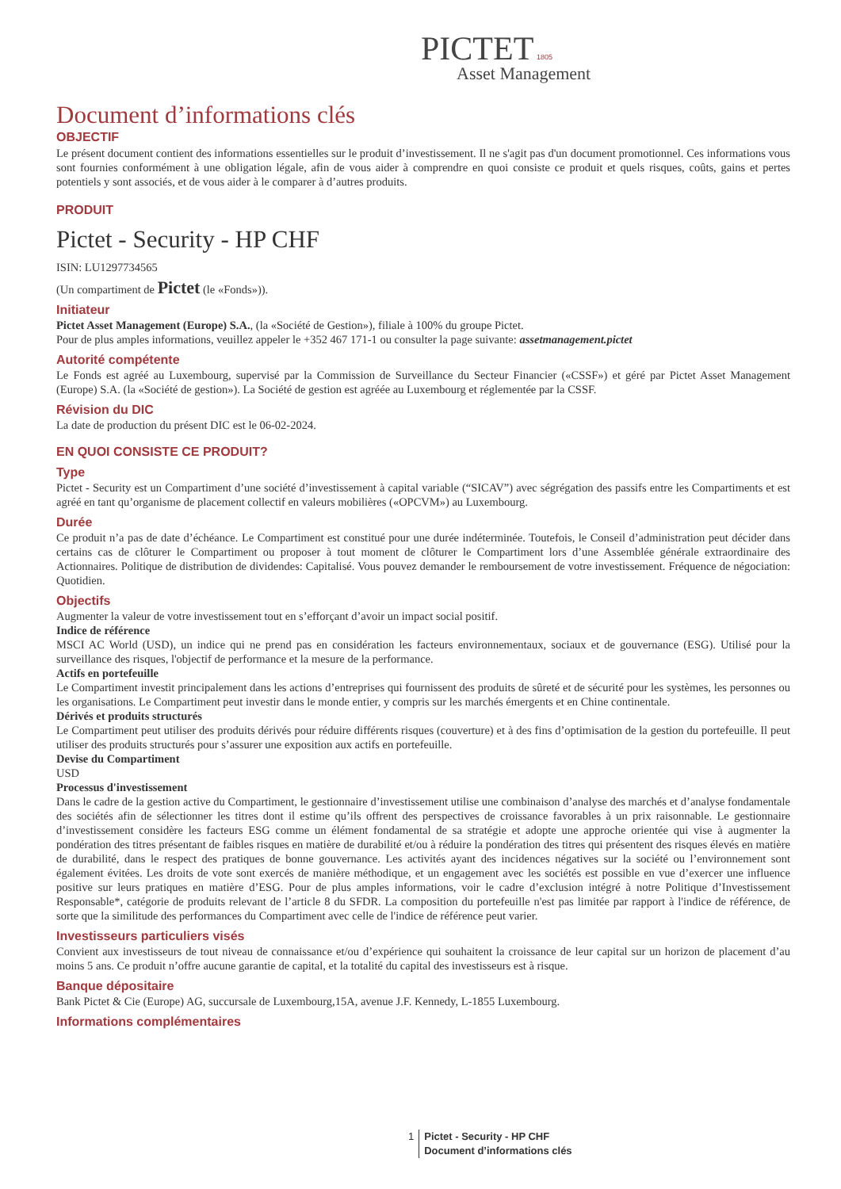PICTET 1805
Asset Management
Document d’informations clés
OBJECTIF
Le présent document contient des informations essentielles sur le produit d’investissement. Il ne s'agit pas d'un document promotionnel. Ces informations vous sont fournies conformément à une obligation légale, afin de vous aider à comprendre en quoi consiste ce produit et quels risques, coûts, gains et pertes potentiels y sont associés, et de vous aider à le comparer à d’autres produits.
PRODUIT
Pictet - Security - HP CHF
ISIN: LU1297734565
(Un compartiment de Pictet (le «Fonds»)).
Initiateur
Pictet Asset Management (Europe) S.A., (la «Société de Gestion»), filiale à 100% du groupe Pictet.
Pour de plus amples informations, veuillez appeler le +352 467 171-1 ou consulter la page suivante: assetmanagement.pictet
Autorité compétente
Le Fonds est agréé au Luxembourg, supervisé par la Commission de Surveillance du Secteur Financier («CSSF») et géré par Pictet Asset Management (Europe) S.A. (la «Société de gestion»). La Société de gestion est agréée au Luxembourg et réglementée par la CSSF.
Révision du DIC
La date de production du présent DIC est le 06-02-2024.
EN QUOI CONSISTE CE PRODUIT?
Type
Pictet - Security est un Compartiment d’une société d’investissement à capital variable (“SICAV”) avec ségrégation des passifs entre les Compartiments et est agréé en tant qu’organisme de placement collectif en valeurs mobilières («OPCVM») au Luxembourg.
Durée
Ce produit n’a pas de date d’échéance. Le Compartiment est constitué pour une durée indéterminée. Toutefois, le Conseil d’administration peut décider dans certains cas de clôturer le Compartiment ou proposer à tout moment de clôturer le Compartiment lors d’une Assemblée générale extraordinaire des Actionnaires. Politique de distribution de dividendes: Capitalisé. Vous pouvez demander le remboursement de votre investissement. Fréquence de négociation: Quotidien.
Objectifs
Augmenter la valeur de votre investissement tout en s’efforçant d’avoir un impact social positif.
Indice de référence
MSCI AC World (USD), un indice qui ne prend pas en considération les facteurs environnementaux, sociaux et de gouvernance (ESG). Utilisé pour la surveillance des risques, l'objectif de performance et la mesure de la performance.
Actifs en portefeuille
Le Compartiment investit principalement dans les actions d’entreprises qui fournissent des produits de sûreté et de sécurité pour les systèmes, les personnes ou les organisations. Le Compartiment peut investir dans le monde entier, y compris sur les marchés émergents et en Chine continentale.
Dérivés et produits structurés
Le Compartiment peut utiliser des produits dérivés pour réduire différents risques (couverture) et à des fins d’optimisation de la gestion du portefeuille. Il peut utiliser des produits structurés pour s’assurer une exposition aux actifs en portefeuille.
Devise du Compartiment
USD
Processus d'investissement
Dans le cadre de la gestion active du Compartiment, le gestionnaire d’investissement utilise une combinaison d’analyse des marchés et d’analyse fondamentale des sociétés afin de sélectionner les titres dont il estime qu’ils offrent des perspectives de croissance favorables à un prix raisonnable. Le gestionnaire d’investissement considère les facteurs ESG comme un élément fondamental de sa stratégie et adopte une approche orientée qui vise à augmenter la pondération des titres présentant de faibles risques en matière de durabilité et/ou à réduire la pondération des titres qui présentent des risques élevés en matière de durabilité, dans le respect des pratiques de bonne gouvernance. Les activités ayant des incidences négatives sur la société ou l’environnement sont également évitées. Les droits de vote sont exercés de manière méthodique, et un engagement avec les sociétés est possible en vue d’exercer une influence positive sur leurs pratiques en matière d’ESG. Pour de plus amples informations, voir le cadre d’exclusion intégré à notre Politique d’Investissement Responsable*, catégorie de produits relevant de l’article 8 du SFDR. La composition du portefeuille n'est pas limitée par rapport à l'indice de référence, de sorte que la similitude des performances du Compartiment avec celle de l'indice de référence peut varier.
Investisseurs particuliers visés
Convient aux investisseurs de tout niveau de connaissance et/ou d’expérience qui souhaitent la croissance de leur capital sur un horizon de placement d’au moins 5 ans. Ce produit n’offre aucune garantie de capital, et la totalité du capital des investisseurs est à risque.
Banque dépositaire
Bank Pictet & Cie (Europe) AG, succursale de Luxembourg,15A, avenue J.F. Kennedy, L-1855 Luxembourg.
Informations complémentaires
1 Pictet - Security - HP CHF
Document d’informations clés